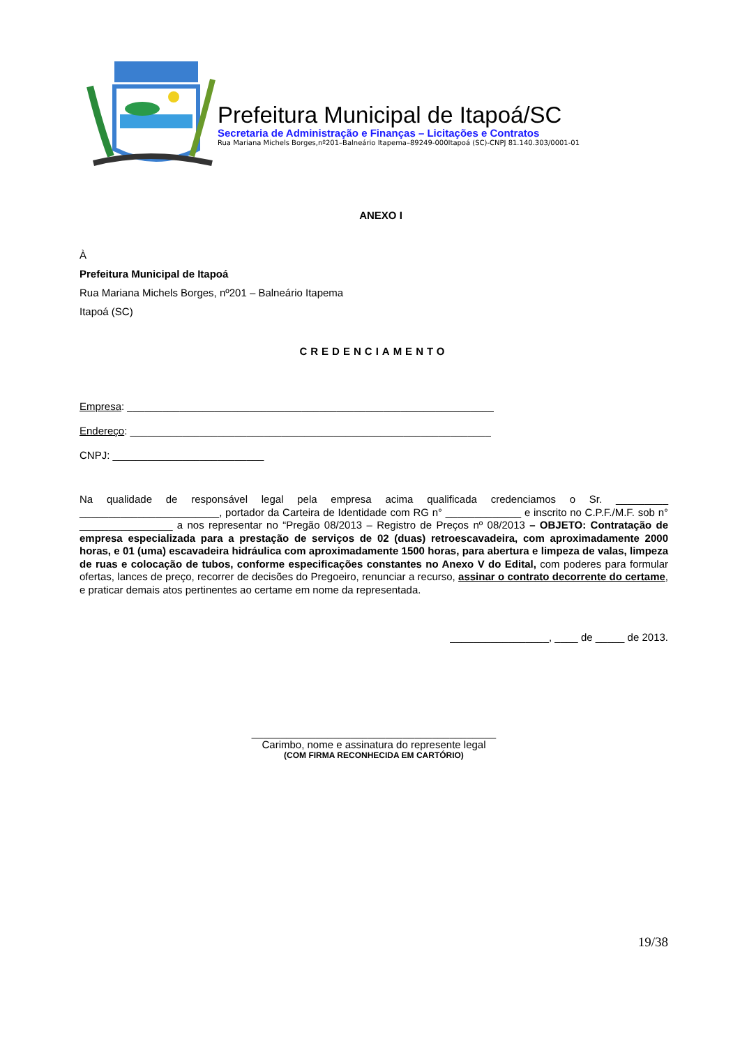Prefeitura Municipal de Itapoá/SC
Secretaria de Administração e Finanças – Licitações e Contratos
Rua Mariana Michels Borges,nº201–Balneário Itapema–89249-000Itapoá (SC)-CNPJ 81.140.303/0001-01
ANEXO I
À
Prefeitura Municipal de Itapoá
Rua Mariana Michels Borges, nº201 – Balneário Itapema
Itapoá (SC)
CREDENCIAMENTO
Empresa: _______________________________________________________________
Endereço: ______________________________________________________________
CNPJ: __________________________
Na qualidade de responsável legal pela empresa acima qualificada credenciamos o Sr. _________ ________________________, portador da Carteira de Identidade com RG n° _____________ e inscrito no C.P.F./M.F. sob n° ________________ a nos representar no “Pregão 08/2013 – Registro de Preços nº 08/2013 – OBJETO: Contratação de empresa especializada para a prestação de serviços de 02 (duas) retroescavadeira, com aproximadamente 2000 horas, e 01 (uma) escavadeira hidráulica com aproximadamente 1500 horas, para abertura e limpeza de valas, limpeza de ruas e colocação de tubos, conforme especificações constantes no Anexo V do Edital, com poderes para formular ofertas, lances de preço, recorrer de decisões do Pregoeiro, renunciar a recurso, assinar o contrato decorrente do certame, e praticar demais atos pertinentes ao certame em nome da representada.
_________________, ____ de _____ de 2013.
__________________________________________
Carimbo, nome e assinatura do represente legal
(COM FIRMA RECONHECIDA EM CARTÓRIO)
19/38